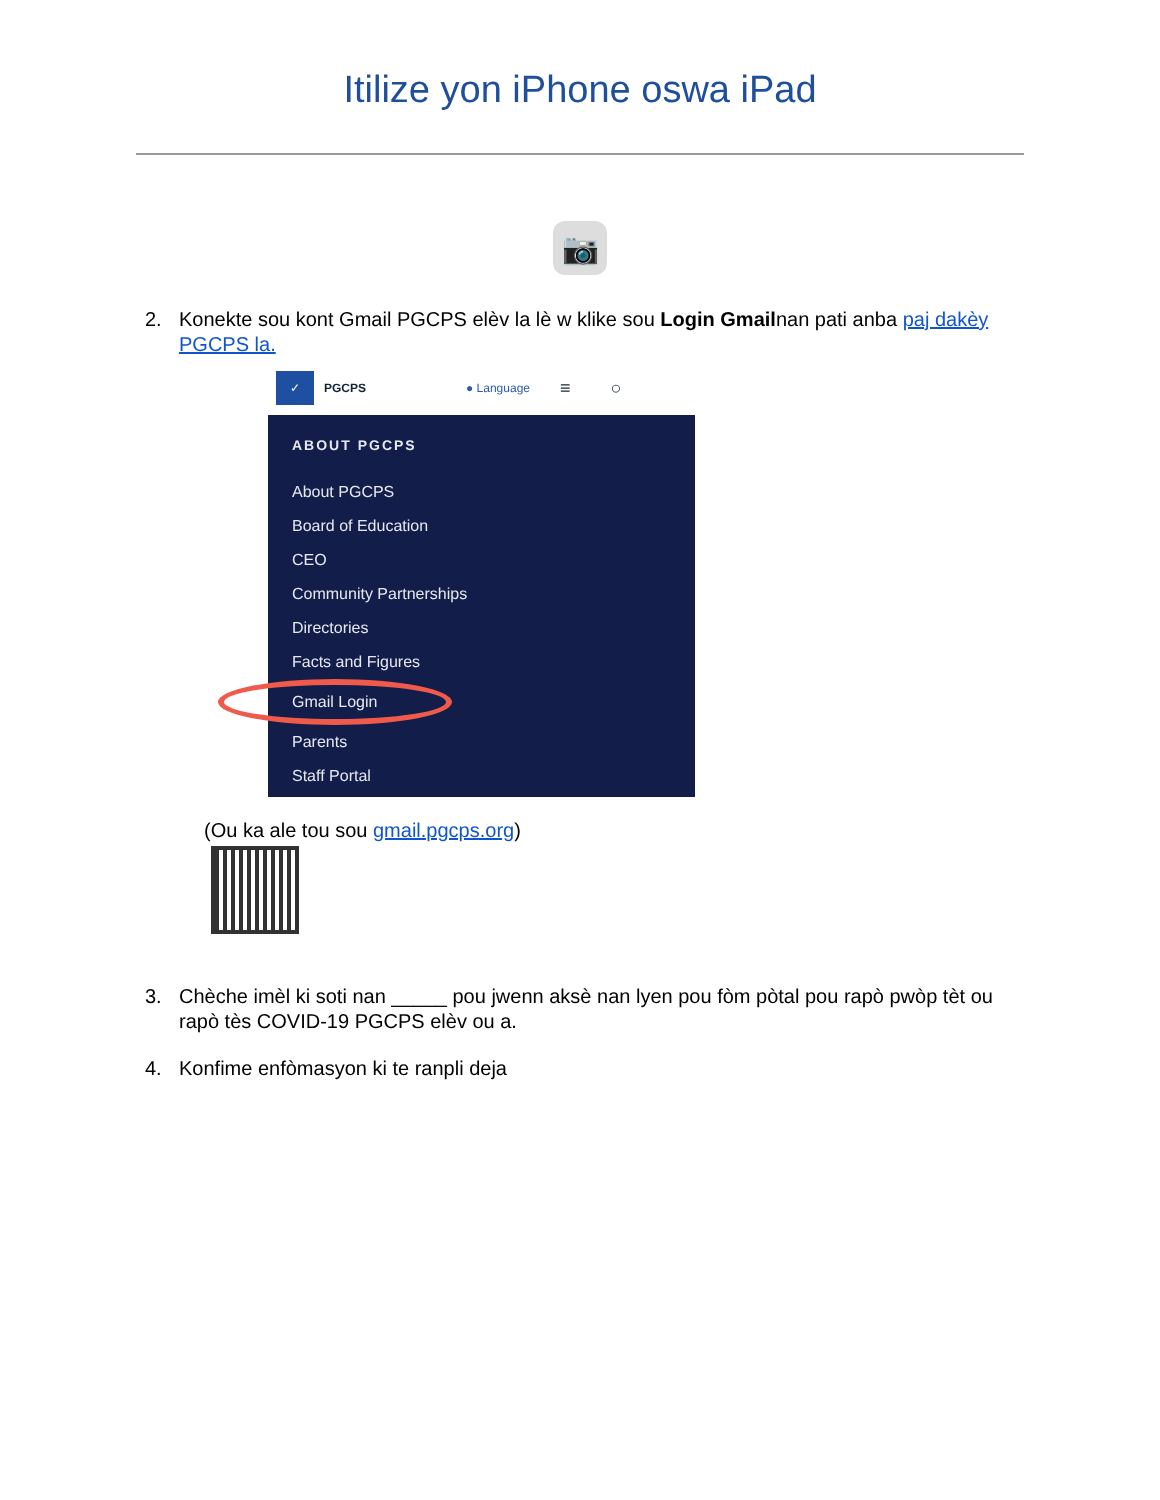Itilize yon iPhone oswa iPad
📷
2. Konekte sou kont Gmail PGCPS elèv la lè w klike sou Login Gmailnan pati anba paj dakèy PGCPS la.
✓ PGCPS ● Language ≡ ○
ABOUT PGCPS
About PGCPS
Board of Education
CEO
Community Partnerships
Directories
Facts and Figures
Gmail Login
Parents
Staff Portal
(Ou ka ale tou sou gmail.pgcps.org)
3. Chèche imèl ki soti nan _____ pou jwenn aksè nan lyen pou fòm pòtal pou rapò pwòp tèt ou rapò tès COVID-19 PGCPS elèv ou a.
4. Konfime enfòmasyon ki te ranpli deja